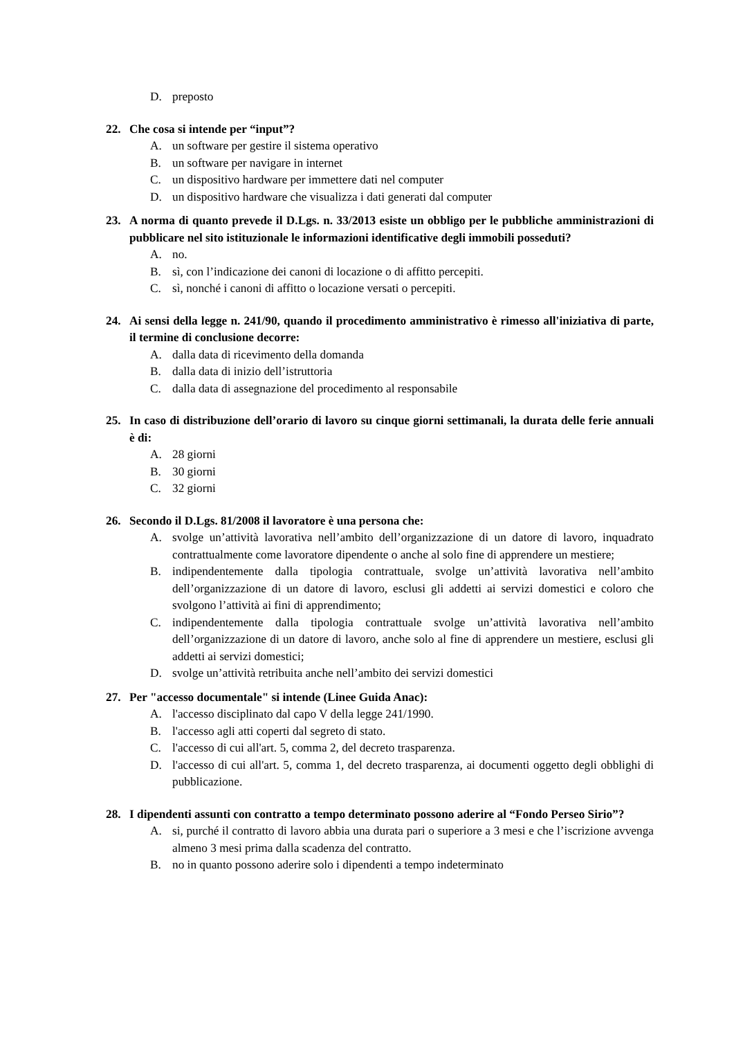D. preposto
22. Che cosa si intende per “input”?
A. un software per gestire il sistema operativo
B. un software per navigare in internet
C. un dispositivo hardware per immettere dati nel computer
D. un dispositivo hardware che visualizza i dati generati dal computer
23. A norma di quanto prevede il D.Lgs. n. 33/2013 esiste un obbligo per le pubbliche amministrazioni di pubblicare nel sito istituzionale le informazioni identificative degli immobili posseduti?
A. no.
B. sì, con l’indicazione dei canoni di locazione o di affitto percepiti.
C. sì, nonché i canoni di affitto o locazione versati o percepiti.
24. Ai sensi della legge n. 241/90, quando il procedimento amministrativo è rimesso all'iniziativa di parte, il termine di conclusione decorre:
A. dalla data di ricevimento della domanda
B. dalla data di inizio dell’istruttoria
C. dalla data di assegnazione del procedimento al responsabile
25. In caso di distribuzione dell’orario di lavoro su cinque giorni settimanali, la durata delle ferie annuali è di:
A. 28 giorni
B. 30 giorni
C. 32 giorni
26. Secondo il D.Lgs. 81/2008 il lavoratore è una persona che:
A. svolge un’attività lavorativa nell’ambito dell’organizzazione di un datore di lavoro, inquadrato contrattualmente come lavoratore dipendente o anche al solo fine di apprendere un mestiere;
B. indipendentemente dalla tipologia contrattuale, svolge un’attività lavorativa nell’ambito dell’organizzazione di un datore di lavoro, esclusi gli addetti ai servizi domestici e coloro che svolgono l’attività ai fini di apprendimento;
C. indipendentemente dalla tipologia contrattuale svolge un’attività lavorativa nell’ambito dell’organizzazione di un datore di lavoro, anche solo al fine di apprendere un mestiere, esclusi gli addetti ai servizi domestici;
D. svolge un’attività retribuita anche nell’ambito dei servizi domestici
27. Per "accesso documentale" si intende (Linee Guida Anac):
A. l'accesso disciplinato dal capo V della legge 241/1990.
B. l'accesso agli atti coperti dal segreto di stato.
C. l'accesso di cui all'art. 5, comma 2, del decreto trasparenza.
D. l'accesso di cui all'art. 5, comma 1, del decreto trasparenza, ai documenti oggetto degli obblighi di pubblicazione.
28. I dipendenti assunti con contratto a tempo determinato possono aderire al “Fondo Perseo Sirio”?
A. si, purché il contratto di lavoro abbia una durata pari o superiore a 3 mesi e che l’iscrizione avvenga almeno 3 mesi prima dalla scadenza del contratto.
B. no in quanto possono aderire solo i dipendenti a tempo indeterminato